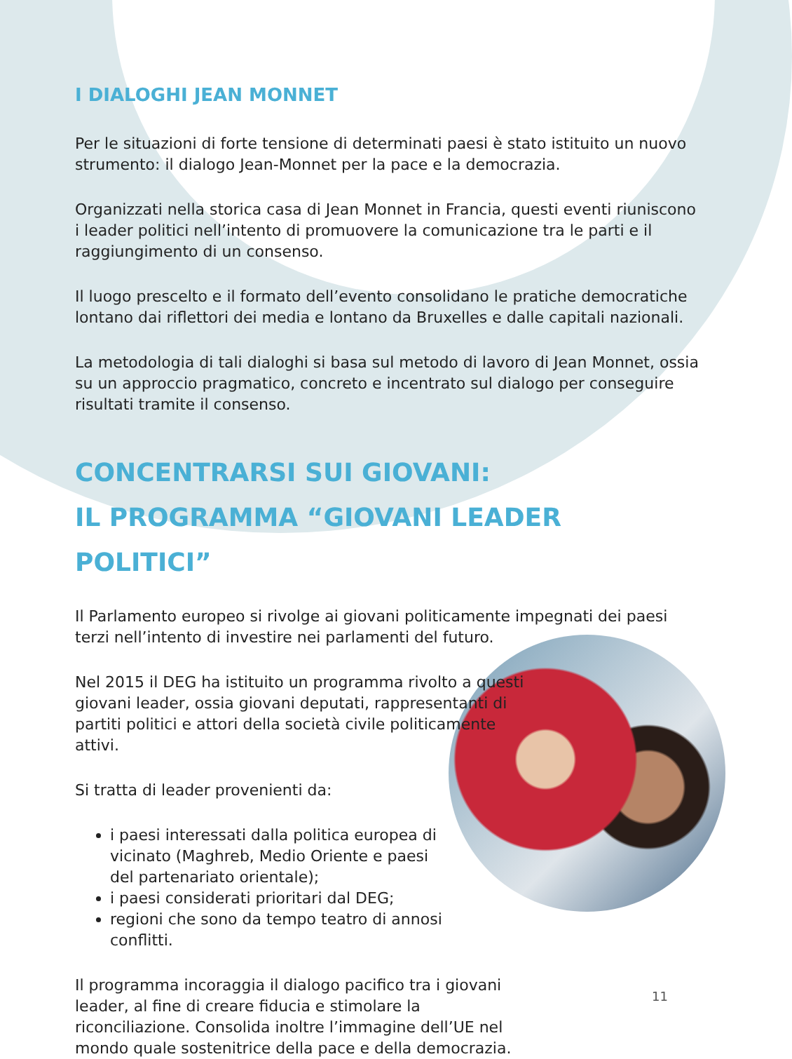I DIALOGHI JEAN MONNET
Per le situazioni di forte tensione di determinati paesi è stato istituito un nuovo strumento: il dialogo Jean-Monnet per la pace e la democrazia.
Organizzati nella storica casa di Jean Monnet in Francia, questi eventi riuniscono i leader politici nell’intento di promuovere la comunicazione tra le parti e il raggiungimento di un consenso.
Il luogo prescelto e il formato dell’evento consolidano le pratiche democratiche lontano dai riflettori dei media e lontano da Bruxelles e dalle capitali nazionali.
La metodologia di tali dialoghi si basa sul metodo di lavoro di Jean Monnet, ossia su un approccio pragmatico, concreto e incentrato sul dialogo per conseguire risultati tramite il consenso.
CONCENTRARSI SUI GIOVANI:
IL PROGRAMMA “GIOVANI LEADER POLITICI”
Il Parlamento europeo si rivolge ai giovani politicamente impegnati dei paesi terzi nell’intento di investire nei parlamenti del futuro.
Nel 2015 il DEG ha istituito un programma rivolto a questi giovani leader, ossia giovani deputati, rappresentanti di partiti politici e attori della società civile politicamente attivi.
Si tratta di leader provenienti da:
i paesi interessati dalla politica europea di vicinato (Maghreb, Medio Oriente e paesi del partenariato orientale);
i paesi considerati prioritari dal DEG;
regioni che sono da tempo teatro di annosi conflitti.
Il programma incoraggia il dialogo pacifico tra i giovani leader, al fine di creare fiducia e stimolare la riconciliazione. Consolida inoltre l’immagine dell’UE nel mondo quale sostenitrice della pace e della democrazia.
11